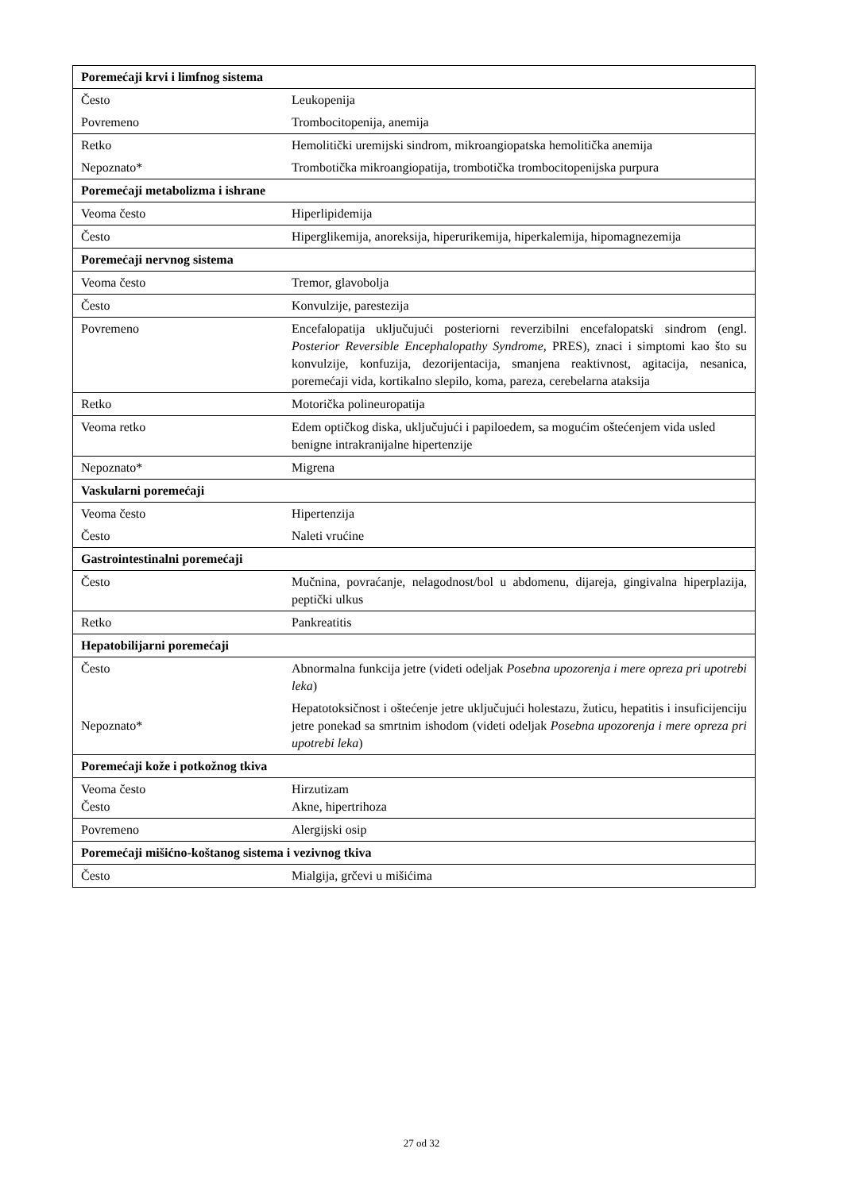| Poremećaji krvi i limfnog sistema | |
| Često | Leukopenija |
| Povremeno | Trombocitopenija, anemija |
| Retko | Hemolitički uremijski sindrom, mikroangiopatska hemolitička anemija |
| Nepoznato* | Trombotička mikroangiopatija, trombotička trombocitopenijska purpura |
| Poremećaji metabolizma i ishrane | |
| Veoma često | Hiperlipidemija |
| Često | Hiperglikemija, anoreksija, hiperurikemija, hiperkalemija, hipomagnezemija |
| Poremećaji nervnog sistema | |
| Veoma često | Tremor, glavobolja |
| Često | Konvulzije, parestezija |
| Povremeno | Encefalopatija uključujući posteriorni reverzibilni encefalopatski sindrom (engl. Posterior Reversible Encephalopathy Syndrome, PRES), znaci i simptomi kao što su konvulzije, konfuzija, dezorijentacija, smanjena reaktivnost, agitacija, nesanica, poremećaji vida, kortikalno slepilo, koma, pareza, cerebelarna ataksija |
| Retko | Motorička polineuropatija |
| Veoma retko | Edem optičkog diska, uključujući i papiloedem, sa mogućim oštećenjem vida usled benigne intrakranijalne hipertenzije |
| Nepoznato* | Migrena |
| Vaskularni poremećaji | |
| Veoma često | Hipertenzija |
| Često | Naleti vrućine |
| Gastrointestinalni poremećaji | |
| Često | Mučnina, povraćanje, nelagodnost/bol u abdomenu, dijareja, gingivalna hiperplazija, peptički ulkus |
| Retko | Pankreatitis |
| Hepatobilijarni poremećaji | |
| Često | Abnormalna funkcija jetre (videti odeljak Posebna upozorenja i mere opreza pri upotrebi leka ) |
| Nepoznato* | Hepatotoksičnost i oštećenje jetre uključujući holestazu, žuticu, hepatitis i insuficijenciju jetre ponekad sa smrtnim ishodom (videti odeljak Posebna upozorenja i mere opreza pri upotrebi leka ) |
| Poremećaji kože i potkožnog tkiva | |
| Veoma često Često | Hirzutizam Akne, hipertrihoza |
| Povremeno | Alergijski osip |
| Poremećaji mišićno-koštanog sistema i vezivnog tkiva | |
| Često | Mialgija, grčevi u mišićima |
27 od 32